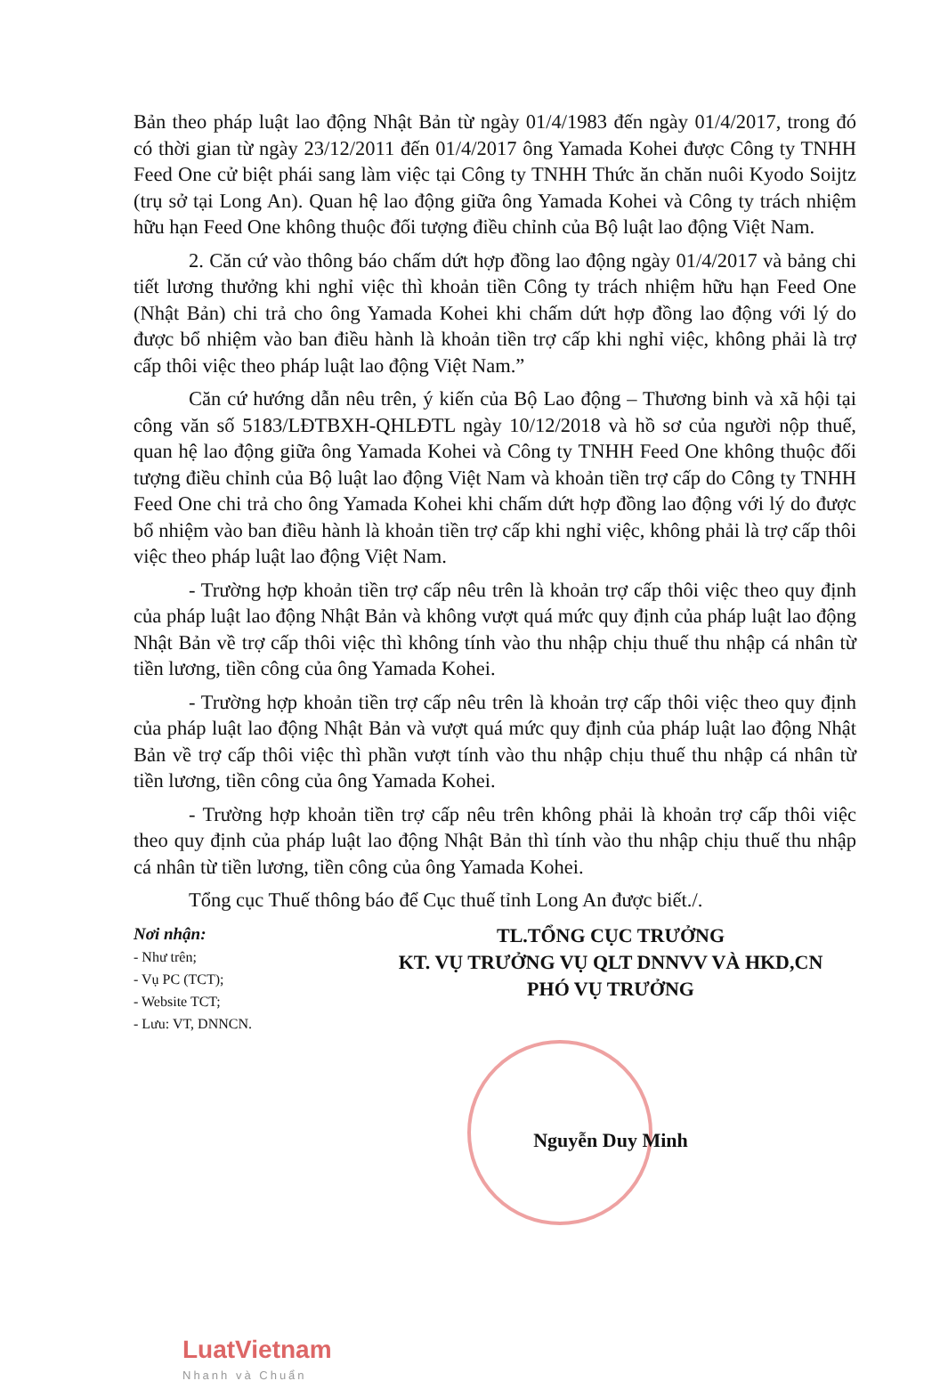Bản theo pháp luật lao động Nhật Bản từ ngày 01/4/1983 đến ngày 01/4/2017, trong đó có thời gian từ ngày 23/12/2011 đến 01/4/2017 ông Yamada Kohei được Công ty TNHH Feed One cử biệt phái sang làm việc tại Công ty TNHH Thức ăn chăn nuôi Kyodo Soijtz (trụ sở tại Long An). Quan hệ lao động giữa ông Yamada Kohei và Công ty trách nhiệm hữu hạn Feed One không thuộc đối tượng điều chỉnh của Bộ luật lao động Việt Nam.
2. Căn cứ vào thông báo chấm dứt hợp đồng lao động ngày 01/4/2017 và bảng chi tiết lương thưởng khi nghỉ việc thì khoản tiền Công ty trách nhiệm hữu hạn Feed One (Nhật Bản) chi trả cho ông Yamada Kohei khi chấm dứt hợp đồng lao động với lý do được bổ nhiệm vào ban điều hành là khoản tiền trợ cấp khi nghỉ việc, không phải là trợ cấp thôi việc theo pháp luật lao động Việt Nam.”
Căn cứ hướng dẫn nêu trên, ý kiến của Bộ Lao động – Thương binh và xã hội tại công văn số 5183/LĐTBXH-QHLĐTL ngày 10/12/2018 và hồ sơ của người nộp thuế, quan hệ lao động giữa ông Yamada Kohei và Công ty TNHH Feed One không thuộc đối tượng điều chỉnh của Bộ luật lao động Việt Nam và khoản tiền trợ cấp do Công ty TNHH Feed One chi trả cho ông Yamada Kohei khi chấm dứt hợp đồng lao động với lý do được bổ nhiệm vào ban điều hành là khoản tiền trợ cấp khi nghỉ việc, không phải là trợ cấp thôi việc theo pháp luật lao động Việt Nam.
- Trường hợp khoản tiền trợ cấp nêu trên là khoản trợ cấp thôi việc theo quy định của pháp luật lao động Nhật Bản và không vượt quá mức quy định của pháp luật lao động Nhật Bản về trợ cấp thôi việc thì không tính vào thu nhập chịu thuế thu nhập cá nhân từ tiền lương, tiền công của ông Yamada Kohei.
- Trường hợp khoản tiền trợ cấp nêu trên là khoản trợ cấp thôi việc theo quy định của pháp luật lao động Nhật Bản và vượt quá mức quy định của pháp luật lao động Nhật Bản về trợ cấp thôi việc thì phần vượt tính vào thu nhập chịu thuế thu nhập cá nhân từ tiền lương, tiền công của ông Yamada Kohei.
- Trường hợp khoản tiền trợ cấp nêu trên không phải là khoản trợ cấp thôi việc theo quy định của pháp luật lao động Nhật Bản thì tính vào thu nhập chịu thuế thu nhập cá nhân từ tiền lương, tiền công của ông Yamada Kohei.
Tổng cục Thuế thông báo để Cục thuế tỉnh Long An được biết./.
Nơi nhận:
- Như trên;
- Vụ PC (TCT);
- Website TCT;
- Lưu: VT, DNNCN.
TL.TỔNG CỤC TRƯỞNG
KT. VỤ TRƯỞNG VỤ QLT DNNVV VÀ HKD,CN
PHÓ VỤ TRƯỞNG
Nguyễn Duy Minh
LuatVietnam
Nhanh và Chuẩn